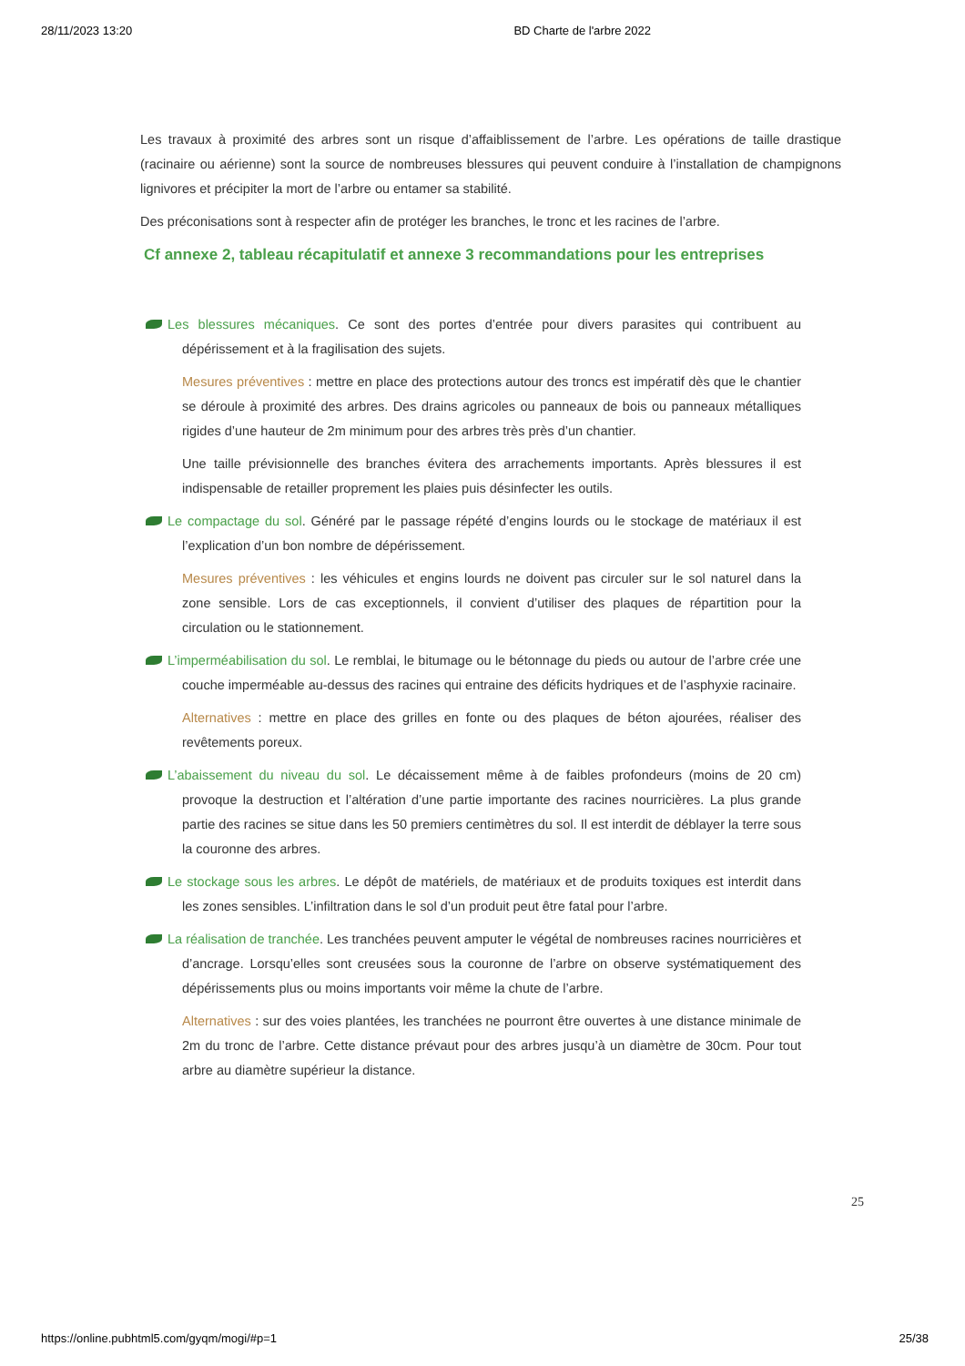28/11/2023 13:20 BD Charte de l'arbre 2022
Les travaux à proximité des arbres sont un risque d’affaiblissement de l’arbre. Les opérations de taille drastique (racinaire ou aérienne) sont la source de nombreuses blessures qui peuvent conduire à l’installation de champignons lignivores et précipiter la mort de l’arbre ou entamer sa stabilité.
Des préconisations sont à respecter afin de protéger les branches, le tronc et les racines de l’arbre.
Cf annexe 2, tableau récapitulatif et annexe 3 recommandations pour les entreprises
Les blessures mécaniques. Ce sont des portes d’entrée pour divers parasites qui contribuent au dépérissement et à la fragilisation des sujets.
Mesures préventives : mettre en place des protections autour des troncs est impératif dès que le chantier se déroule à proximité des arbres. Des drains agricoles ou panneaux de bois ou panneaux métalliques rigides d’une hauteur de 2m minimum pour des arbres très près d’un chantier.
Une taille prévisionnelle des branches évitera des arrachements importants. Après blessures il est indispensable de retailler proprement les plaies puis désinfecter les outils.
Le compactage du sol. Généré par le passage répété d’engins lourds ou le stockage de matériaux il est l’explication d’un bon nombre de dépérissement.
Mesures préventives : les véhicules et engins lourds ne doivent pas circuler sur le sol naturel dans la zone sensible. Lors de cas exceptionnels, il convient d’utiliser des plaques de répartition pour la circulation ou le stationnement.
L’imperméabilisation du sol. Le remblai, le bitumage ou le bétonnage du pieds ou autour de l’arbre crée une couche imperméable au-dessus des racines qui entraine des déficits hydriques et de l’asphyxie racinaire.
Alternatives : mettre en place des grilles en fonte ou des plaques de béton ajourées, réaliser des revêtements poreux.
L’abaissement du niveau du sol. Le décaissement même à de faibles profondeurs (moins de 20 cm) provoque la destruction et l’altération d’une partie importante des racines nourricières. La plus grande partie des racines se situe dans les 50 premiers centimètres du sol. Il est interdit de déblayer la terre sous la couronne des arbres.
Le stockage sous les arbres. Le dépôt de matériels, de matériaux et de produits toxiques est interdit dans les zones sensibles. L’infiltration dans le sol d’un produit peut être fatal pour l’arbre.
La réalisation de tranchée. Les tranchées peuvent amputer le végétal de nombreuses racines nourricières et d’ancrage. Lorsqu’elles sont creusées sous la couronne de l’arbre on observe systématiquement des dépérissements plus ou moins importants voir même la chute de l’arbre.
Alternatives : sur des voies plantées, les tranchées ne pourront être ouvertes à une distance minimale de 2m du tronc de l’arbre. Cette distance prévaut pour des arbres jusqu’à un diamètre de 30cm. Pour tout arbre au diamètre supérieur la distance.
25
https://online.pubhtml5.com/gyqm/mogi/#p=1 25/38